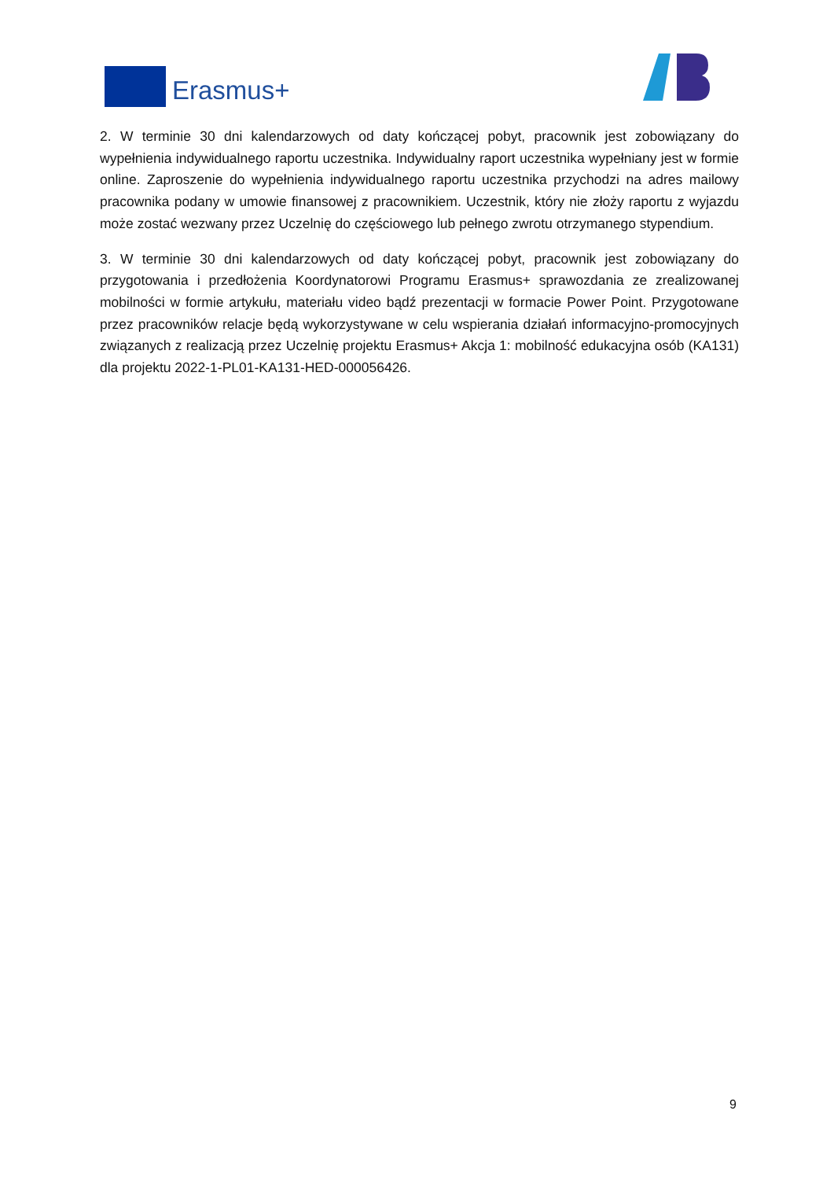Erasmus+
2. W terminie 30 dni kalendarzowych od daty kończącej pobyt, pracownik jest zobowiązany do wypełnienia indywidualnego raportu uczestnika. Indywidualny raport uczestnika wypełniany jest w formie online. Zaproszenie do wypełnienia indywidualnego raportu uczestnika przychodzi na adres mailowy pracownika podany w umowie finansowej z pracownikiem. Uczestnik, który nie złoży raportu z wyjazdu może zostać wezwany przez Uczelnię do częściowego lub pełnego zwrotu otrzymanego stypendium.
3. W terminie 30 dni kalendarzowych od daty kończącej pobyt, pracownik jest zobowiązany do przygotowania i przedłożenia Koordynatorowi Programu Erasmus+ sprawozdania ze zrealizowanej mobilności w formie artykułu, materiału video bądź prezentacji w formacie Power Point. Przygotowane przez pracowników relacje będą wykorzystywane w celu wspierania działań informacyjno-promocyjnych związanych z realizacją przez Uczelnię projektu Erasmus+ Akcja 1: mobilność edukacyjna osób (KA131) dla projektu 2022-1-PL01-KA131-HED-000056426.
9